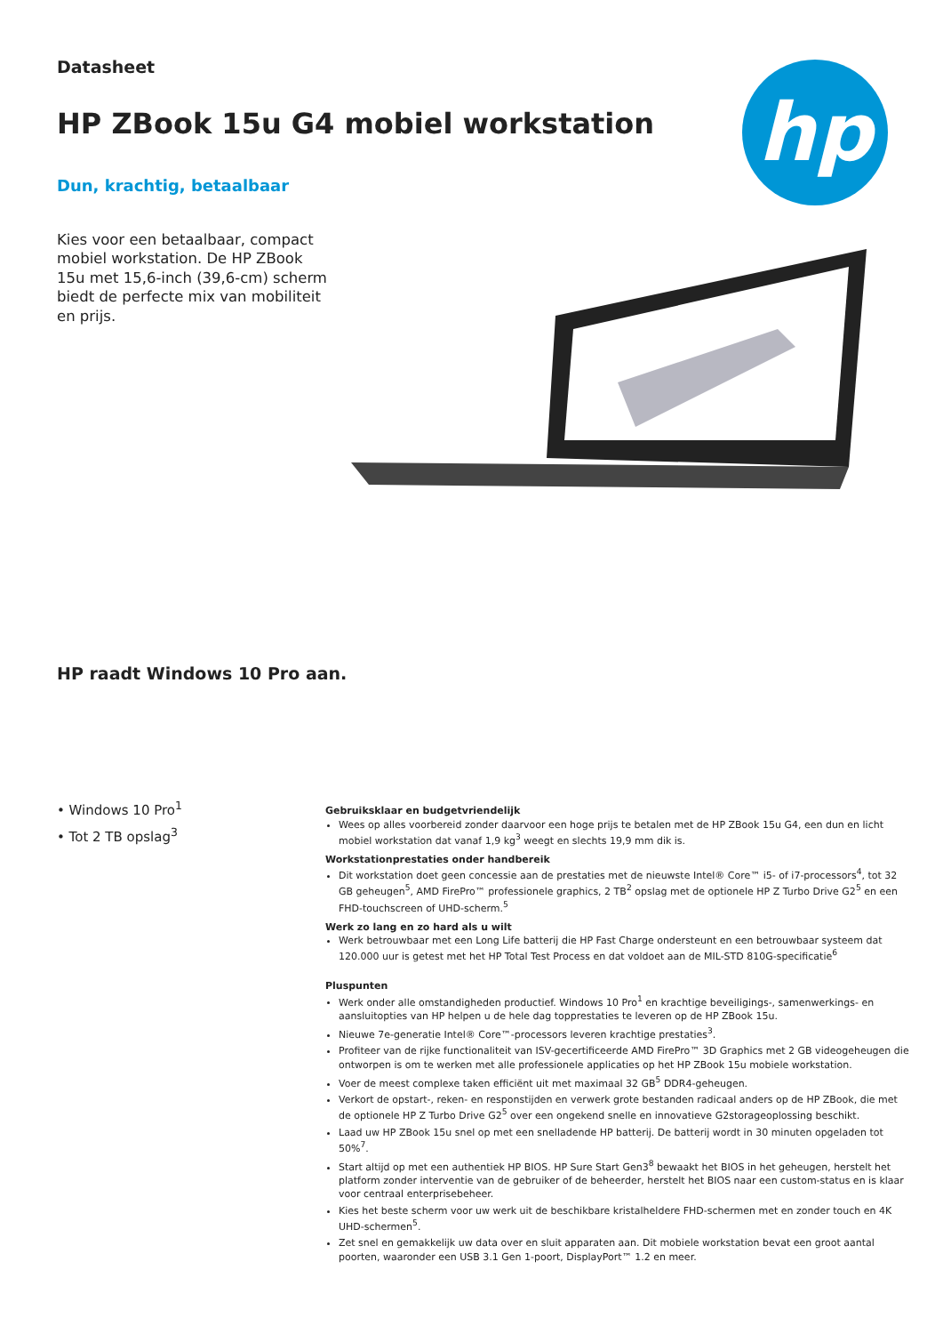hp
Datasheet
HP ZBook 15u G4 mobiel workstation
Dun, krachtig, betaalbaar
Kies voor een betaalbaar, compact mobiel workstation. De HP ZBook 15u met 15,6-inch (39,6-cm) scherm biedt de perfecte mix van mobiliteit en prijs.
HP raadt Windows 10 Pro aan.
• Windows 10 Pro<sup>1</sup>
• Tot 2 TB opslag<sup>3</sup>
Gebruiksklaar en budgetvriendelijk
Wees op alles voorbereid zonder daarvoor een hoge prijs te betalen met de HP ZBook 15u G4, een dun en licht mobiel workstation dat vanaf 1,9 kg<sup>3</sup> weegt en slechts 19,9 mm dik is.
Workstationprestaties onder handbereik
Dit workstation doet geen concessie aan de prestaties met de nieuwste Intel® Core™ i5- of i7-processors<sup>4</sup>, tot 32 GB geheugen<sup>5</sup>, AMD FirePro™ professionele graphics, 2 TB<sup>2</sup> opslag met de optionele HP Z Turbo Drive G2<sup>5</sup> en een FHD-touchscreen of UHD-scherm.<sup>5</sup>
Werk zo lang en zo hard als u wilt
Werk betrouwbaar met een Long Life batterij die HP Fast Charge ondersteunt en een betrouwbaar systeem dat 120.000 uur is getest met het HP Total Test Process en dat voldoet aan de MIL-STD 810G-specificatie<sup>6</sup>
Pluspunten
Werk onder alle omstandigheden productief. Windows 10 Pro<sup>1</sup> en krachtige beveiligings-, samenwerkings- en aansluitopties van HP helpen u de hele dag topprestaties te leveren op de HP ZBook 15u.
Nieuwe 7e-generatie Intel® Core™-processors leveren krachtige prestaties<sup>3</sup>.
Profiteer van de rijke functionaliteit van ISV-gecertificeerde AMD FirePro™ 3D Graphics met 2 GB videogeheugen die ontworpen is om te werken met alle professionele applicaties op het HP ZBook 15u mobiele workstation.
Voer de meest complexe taken efficiënt uit met maximaal 32 GB<sup>5</sup> DDR4-geheugen.
Verkort de opstart-, reken- en responstijden en verwerk grote bestanden radicaal anders op de HP ZBook, die met de optionele HP Z Turbo Drive G2<sup>5</sup> over een ongekend snelle en innovatieve G2storageoplossing beschikt.
Laad uw HP ZBook 15u snel op met een snelladende HP batterij. De batterij wordt in 30 minuten opgeladen tot 50%<sup>7</sup>.
Start altijd op met een authentiek HP BIOS. HP Sure Start Gen3<sup>8</sup> bewaakt het BIOS in het geheugen, herstelt het platform zonder interventie van de gebruiker of de beheerder, herstelt het BIOS naar een custom-status en is klaar voor centraal enterprisebeheer.
Kies het beste scherm voor uw werk uit de beschikbare kristalheldere FHD-schermen met en zonder touch en 4K UHD-schermen<sup>5</sup>.
Zet snel en gemakkelijk uw data over en sluit apparaten aan. Dit mobiele workstation bevat een groot aantal poorten, waaronder een USB 3.1 Gen 1-poort, DisplayPort™ 1.2 en meer.